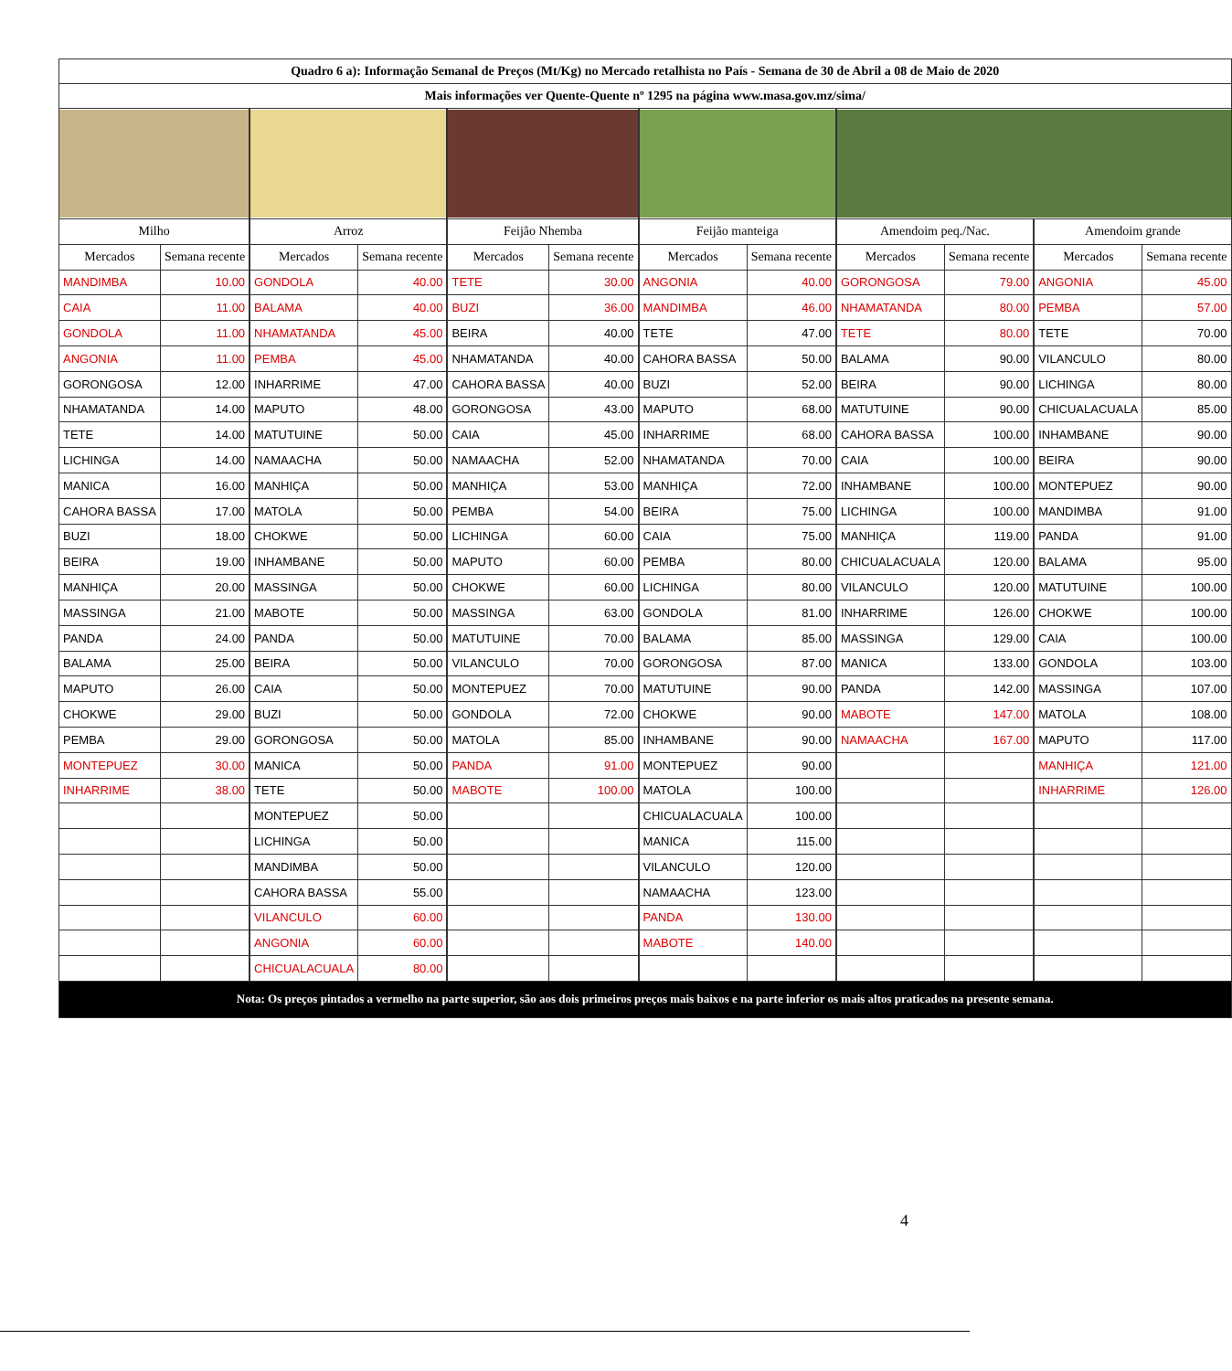| Quadro 6 a): Informação Semanal de Preços (Mt/Kg) no Mercado retalhista no País - Semana de 30 de Abril a 08 de Maio de 2020 | | | | | | | | | | | | | | | | |
| Mais informações ver Quente-Quente nº 1295 na página www.masa.gov.mz/sima/ | | | | | | | | | | | | | | | | |
| Milho | | | Arroz | | | Feijão Nhemba | | | Feijão manteiga | | | Amendoim peq./Nac. | | | Amendoim grande | |
| Mercados | Semana recente | | Mercados | Semana recente | | Mercados | Semana recente | | Mercados | Semana recente | | Mercados | Semana recente | | Mercados | Semana recente |
| MANDIMBA | 10.00 | | GONDOLA | 40.00 | | TETE | 30.00 | | ANGONIA | 40.00 | | GORONGOSA | 79.00 | | ANGONIA | 45.00 |
| CAIA | 11.00 | | BALAMA | 40.00 | | BUZI | 36.00 | | MANDIMBA | 46.00 | | NHAMATANDA | 80.00 | | PEMBA | 57.00 |
| GONDOLA | 11.00 | | NHAMATANDA | 45.00 | | BEIRA | 40.00 | | TETE | 47.00 | | TETE | 80.00 | | TETE | 70.00 |
| ANGONIA | 11.00 | | PEMBA | 45.00 | | NHAMATANDA | 40.00 | | CAHORA BASSA | 50.00 | | BALAMA | 90.00 | | VILANCULO | 80.00 |
| GORONGOSA | 12.00 | | INHARRIME | 47.00 | | CAHORA BASSA | 40.00 | | BUZI | 52.00 | | BEIRA | 90.00 | | LICHINGA | 80.00 |
| NHAMATANDA | 14.00 | | MAPUTO | 48.00 | | GORONGOSA | 43.00 | | MAPUTO | 68.00 | | MATUTUINE | 90.00 | | CHICUALACUALA | 85.00 |
| TETE | 14.00 | | MATUTUINE | 50.00 | | CAIA | 45.00 | | INHARRIME | 68.00 | | CAHORA BASSA | 100.00 | | INHAMBANE | 90.00 |
| LICHINGA | 14.00 | | NAMAACHA | 50.00 | | NAMAACHA | 52.00 | | NHAMATANDA | 70.00 | | CAIA | 100.00 | | BEIRA | 90.00 |
| MANICA | 16.00 | | MANHIÇA | 50.00 | | MANHIÇA | 53.00 | | MANHIÇA | 72.00 | | INHAMBANE | 100.00 | | MONTEPUEZ | 90.00 |
| CAHORA BASSA | 17.00 | | MATOLA | 50.00 | | PEMBA | 54.00 | | BEIRA | 75.00 | | LICHINGA | 100.00 | | MANDIMBA | 91.00 |
| BUZI | 18.00 | | CHOKWE | 50.00 | | LICHINGA | 60.00 | | CAIA | 75.00 | | MANHIÇA | 119.00 | | PANDA | 91.00 |
| BEIRA | 19.00 | | INHAMBANE | 50.00 | | MAPUTO | 60.00 | | PEMBA | 80.00 | | CHICUALACUALA | 120.00 | | BALAMA | 95.00 |
| MANHIÇA | 20.00 | | MASSINGA | 50.00 | | CHOKWE | 60.00 | | LICHINGA | 80.00 | | VILANCULO | 120.00 | | MATUTUINE | 100.00 |
| MASSINGA | 21.00 | | MABOTE | 50.00 | | MASSINGA | 63.00 | | GONDOLA | 81.00 | | INHARRIME | 126.00 | | CHOKWE | 100.00 |
| PANDA | 24.00 | | PANDA | 50.00 | | MATUTUINE | 70.00 | | BALAMA | 85.00 | | MASSINGA | 129.00 | | CAIA | 100.00 |
| BALAMA | 25.00 | | BEIRA | 50.00 | | VILANCULO | 70.00 | | GORONGOSA | 87.00 | | MANICA | 133.00 | | GONDOLA | 103.00 |
| MAPUTO | 26.00 | | CAIA | 50.00 | | MONTEPUEZ | 70.00 | | MATUTUINE | 90.00 | | PANDA | 142.00 | | MASSINGA | 107.00 |
| CHOKWE | 29.00 | | BUZI | 50.00 | | GONDOLA | 72.00 | | CHOKWE | 90.00 | | MABOTE | 147.00 | | MATOLA | 108.00 |
| PEMBA | 29.00 | | GORONGOSA | 50.00 | | MATOLA | 85.00 | | INHAMBANE | 90.00 | | NAMAACHA | 167.00 | | MAPUTO | 117.00 |
| MONTEPUEZ | 30.00 | | MANICA | 50.00 | | PANDA | 91.00 | | MONTEPUEZ | 90.00 | | | | | MANHIÇA | 121.00 |
| INHARRIME | 38.00 | | TETE | 50.00 | | MABOTE | 100.00 | | MATOLA | 100.00 | | | | | INHARRIME | 126.00 |
| | | | MONTEPUEZ | 50.00 | | | | | CHICUALACUALA | 100.00 | | | | | | |
| | | | LICHINGA | 50.00 | | | | | MANICA | 115.00 | | | | | | |
| | | | MANDIMBA | 50.00 | | | | | VILANCULO | 120.00 | | | | | | |
| | | | CAHORA BASSA | 55.00 | | | | | NAMAACHA | 123.00 | | | | | | |
| | | | VILANCULO | 60.00 | | | | | PANDA | 130.00 | | | | | | |
| | | | ANGONIA | 60.00 | | | | | MABOTE | 140.00 | | | | | | |
| | | | CHICUALACUALA | 80.00 | | | | | | | | | | | | |
| Nota: Os preços pintados a vermelho na parte superior, são aos dois primeiros preços mais baixos e na parte inferior os mais altos praticados na presente semana. | | | | | | | | | | | | | | | | |
4